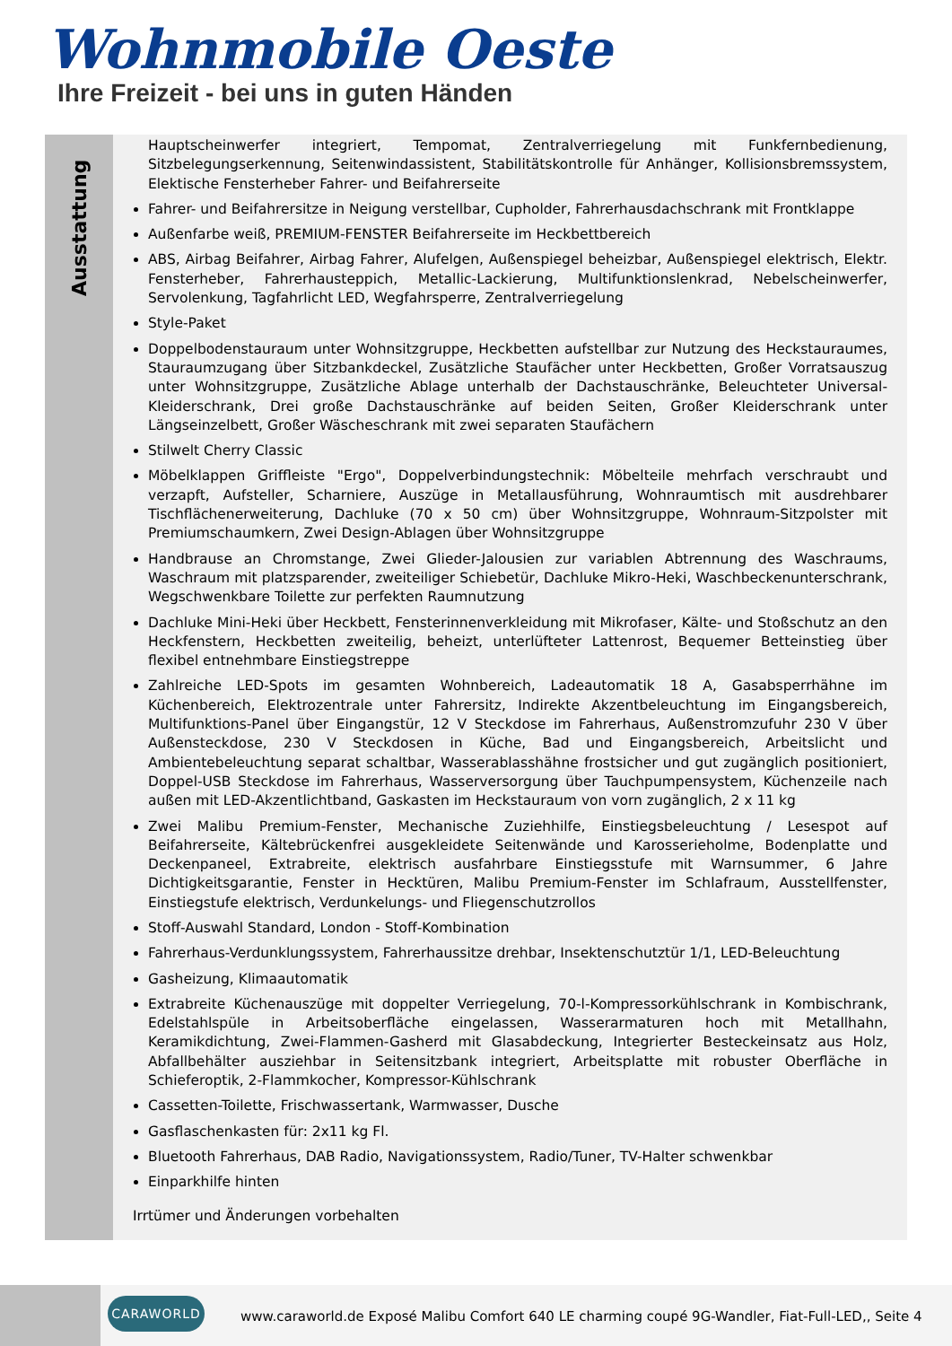Wohnmobile Oeste
Ihre Freizeit - bei uns in guten Händen
Ausstattung
Hauptscheinwerfer integriert, Tempomat, Zentralverriegelung mit Funkfernbedienung, Sitzbelegungserkennung, Seitenwindassistent, Stabilitätskontrolle für Anhänger, Kollisionsbremssystem, Elektische Fensterheber Fahrer- und Beifahrerseite
Fahrer- und Beifahrersitze in Neigung verstellbar, Cupholder, Fahrerhausdachschrank mit Frontklappe
Außenfarbe weiß, PREMIUM-FENSTER Beifahrerseite im Heckbettbereich
ABS, Airbag Beifahrer, Airbag Fahrer, Alufelgen, Außenspiegel beheizbar, Außenspiegel elektrisch, Elektr. Fensterheber, Fahrerhausteppich, Metallic-Lackierung, Multifunktionslenkrad, Nebelscheinwerfer, Servolenkung, Tagfahrlicht LED, Wegfahrsperre, Zentralverriegelung
Style-Paket
Doppelbodenstauraum unter Wohnsitzgruppe, Heckbetten aufstellbar zur Nutzung des Heckstauraumes, Stauraumzugang über Sitzbankdeckel, Zusätzliche Staufächer unter Heckbetten, Großer Vorratsauszug unter Wohnsitzgruppe, Zusätzliche Ablage unterhalb der Dachstauschränke, Beleuchteter Universal-Kleiderschrank, Drei große Dachstauschränke auf beiden Seiten, Großer Kleiderschrank unter Längseinzelbett, Großer Wäscheschrank mit zwei separaten Staufächern
Stilwelt Cherry Classic
Möbelklappen Griffleiste "Ergo", Doppelverbindungstechnik: Möbelteile mehrfach verschraubt und verzapft, Aufsteller, Scharniere, Auszüge in Metallausführung, Wohnraumtisch mit ausdrehbarer Tischflächenerweiterung, Dachluke (70 x 50 cm) über Wohnsitzgruppe, Wohnraum-Sitzpolster mit Premiumschaumkern, Zwei Design-Ablagen über Wohnsitzgruppe
Handbrause an Chromstange, Zwei Glieder-Jalousien zur variablen Abtrennung des Waschraums, Waschraum mit platzsparender, zweiteiliger Schiebetür, Dachluke Mikro-Heki, Waschbeckenunterschrank, Wegschwenkbare Toilette zur perfekten Raumnutzung
Dachluke Mini-Heki über Heckbett, Fensterinnenverkleidung mit Mikrofaser, Kälte- und Stoßschutz an den Heckfenstern, Heckbetten zweiteilig, beheizt, unterlüfteter Lattenrost, Bequemer Betteinstieg über flexibel entnehmbare Einstiegstreppe
Zahlreiche LED-Spots im gesamten Wohnbereich, Ladeautomatik 18 A, Gasabsperrhähne im Küchenbereich, Elektrozentrale unter Fahrersitz, Indirekte Akzentbeleuchtung im Eingangsbereich, Multifunktions-Panel über Eingangstür, 12 V Steckdose im Fahrerhaus, Außenstromzufuhr 230 V über Außensteckdose, 230 V Steckdosen in Küche, Bad und Eingangsbereich, Arbeitslicht und Ambientebeleuchtung separat schaltbar, Wasserablasshähne frostsicher und gut zugänglich positioniert, Doppel-USB Steckdose im Fahrerhaus, Wasserversorgung über Tauchpumpensystem, Küchenzeile nach außen mit LED-Akzentlichtband, Gaskasten im Heckstauraum von vorn zugänglich, 2 x 11 kg
Zwei Malibu Premium-Fenster, Mechanische Zuziehhilfe, Einstiegsbeleuchtung / Lesespot auf Beifahrerseite, Kältebrückenfrei ausgekleidete Seitenwände und Karosserieholme, Bodenplatte und Deckenpaneel, Extrabreite, elektrisch ausfahrbare Einstiegsstufe mit Warnsummer, 6 Jahre Dichtigkeitsgarantie, Fenster in Hecktüren, Malibu Premium-Fenster im Schlafraum, Ausstellfenster, Einstiegstufe elektrisch, Verdunkelungs- und Fliegenschutzrollos
Stoff-Auswahl Standard, London - Stoff-Kombination
Fahrerhaus-Verdunklungssystem, Fahrerhaussitze drehbar, Insektenschutztür 1/1, LED-Beleuchtung
Gasheizung, Klimaautomatik
Extrabreite Küchenauszüge mit doppelter Verriegelung, 70-l-Kompressorkühlschrank in Kombischrank, Edelstahlspüle in Arbeitsoberfläche eingelassen, Wasserarmaturen hoch mit Metallhahn, Keramikdichtung, Zwei-Flammen-Gasherd mit Glasabdeckung, Integrierter Besteckeinsatz aus Holz, Abfallbehälter ausziehbar in Seitensitzbank integriert, Arbeitsplatte mit robuster Oberfläche in Schieferoptik, 2-Flammkocher, Kompressor-Kühlschrank
Cassetten-Toilette, Frischwassertank, Warmwasser, Dusche
Gasflaschenkasten für: 2x11 kg Fl.
Bluetooth Fahrerhaus, DAB Radio, Navigationssystem, Radio/Tuner, TV-Halter schwenkbar
Einparkhilfe hinten
Irrtümer und Änderungen vorbehalten
CARAWORLD
www.caraworld.de Exposé Malibu Comfort 640 LE charming coupé 9G-Wandler, Fiat-Full-LED,, Seite 4